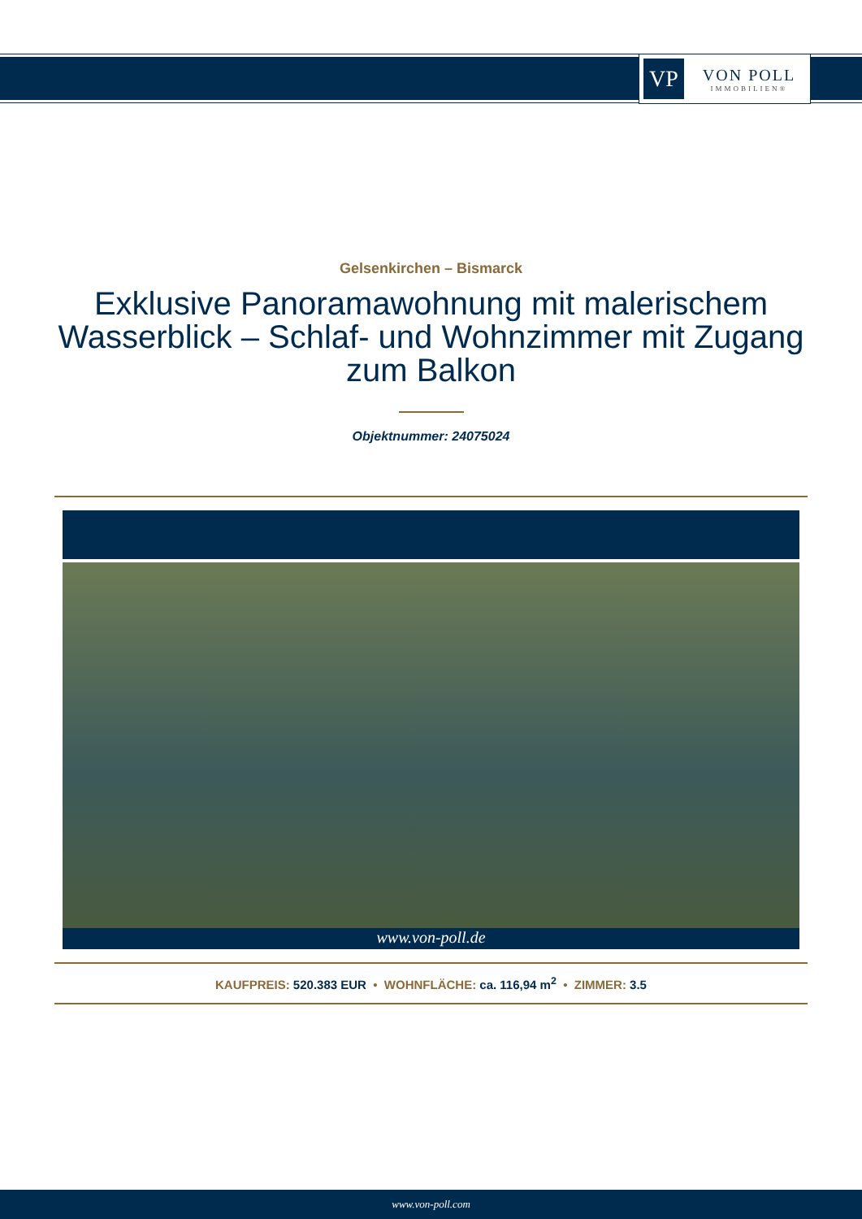VP
VON POLL
IMMOBILIEN®
Gelsenkirchen – Bismarck
Exklusive Panoramawohnung mit malerischem Wasserblick – Schlaf- und Wohnzimmer mit Zugang zum Balkon
Objektnummer: 24075024
www.von-poll.de
KAUFPREIS: 520.383 EUR • WOHNFLÄCHE: ca. 116,94 m<sup>2</sup> • ZIMMER: 3.5
www.von-poll.com